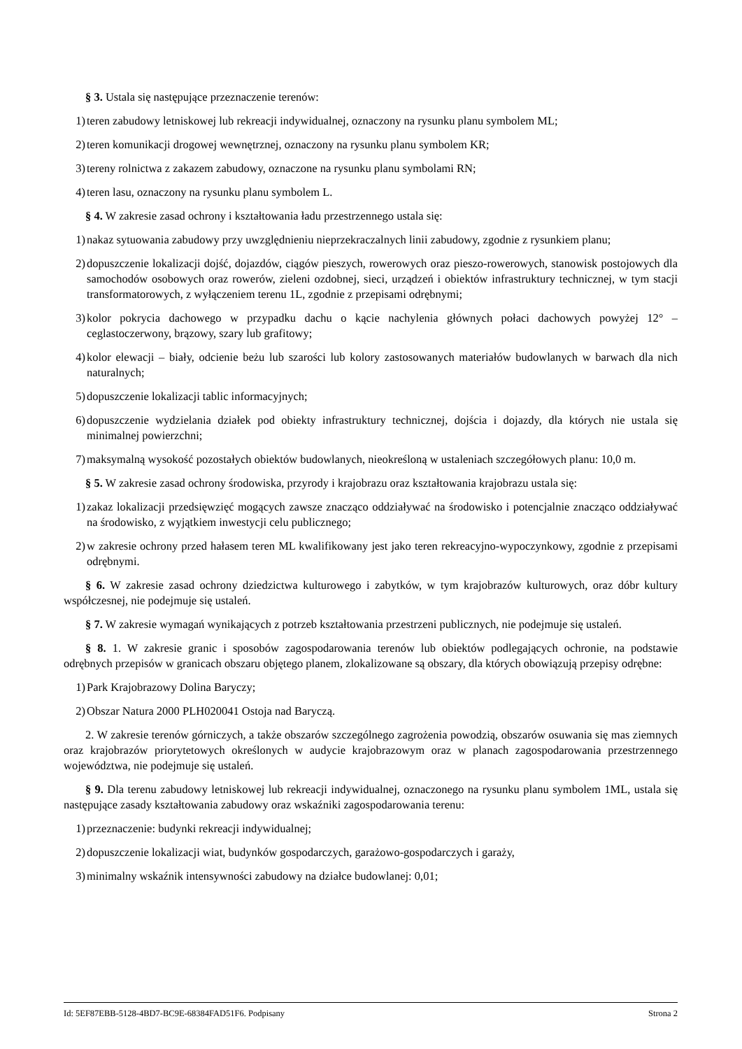§ 3. Ustala się następujące przeznaczenie terenów:
1) teren zabudowy letniskowej lub rekreacji indywidualnej, oznaczony na rysunku planu symbolem ML;
2) teren komunikacji drogowej wewnętrznej, oznaczony na rysunku planu symbolem KR;
3) tereny rolnictwa z zakazem zabudowy, oznaczone na rysunku planu symbolami RN;
4) teren lasu, oznaczony na rysunku planu symbolem L.
§ 4. W zakresie zasad ochrony i kształtowania ładu przestrzennego ustala się:
1) nakaz sytuowania zabudowy przy uwzględnieniu nieprzekraczalnych linii zabudowy, zgodnie z rysunkiem planu;
2) dopuszczenie lokalizacji dojść, dojazdów, ciągów pieszych, rowerowych oraz pieszo-rowerowych, stanowisk postojowych dla samochodów osobowych oraz rowerów, zieleni ozdobnej, sieci, urządzeń i obiektów infrastruktury technicznej, w tym stacji transformatorowych, z wyłączeniem terenu 1L, zgodnie z przepisami odrębnymi;
3) kolor pokrycia dachowego w przypadku dachu o kącie nachylenia głównych połaci dachowych powyżej 12° – ceglastoczerwony, brązowy, szary lub grafitowy;
4) kolor elewacji – biały, odcienie beżu lub szarości lub kolory zastosowanych materiałów budowlanych w barwach dla nich naturalnych;
5) dopuszczenie lokalizacji tablic informacyjnych;
6) dopuszczenie wydzielania działek pod obiekty infrastruktury technicznej, dojścia i dojazdy, dla których nie ustala się minimalnej powierzchni;
7) maksymalną wysokość pozostałych obiektów budowlanych, nieokreśloną w ustaleniach szczegółowych planu: 10,0 m.
§ 5. W zakresie zasad ochrony środowiska, przyrody i krajobrazu oraz kształtowania krajobrazu ustala się:
1) zakaz lokalizacji przedsięwzięć mogących zawsze znacząco oddziaływać na środowisko i potencjalnie znacząco oddziaływać na środowisko, z wyjątkiem inwestycji celu publicznego;
2) w zakresie ochrony przed hałasem teren ML kwalifikowany jest jako teren rekreacyjno-wypoczynkowy, zgodnie z przepisami odrębnymi.
§ 6. W zakresie zasad ochrony dziedzictwa kulturowego i zabytków, w tym krajobrazów kulturowych, oraz dóbr kultury współczesnej, nie podejmuje się ustaleń.
§ 7. W zakresie wymagań wynikających z potrzeb kształtowania przestrzeni publicznych, nie podejmuje się ustaleń.
§ 8. 1. W zakresie granic i sposobów zagospodarowania terenów lub obiektów podlegających ochronie, na podstawie odrębnych przepisów w granicach obszaru objętego planem, zlokalizowane są obszary, dla których obowiązują przepisy odrębne:
1) Park Krajobrazowy Dolina Baryczy;
2) Obszar Natura 2000 PLH020041 Ostoja nad Baryczą.
2. W zakresie terenów górniczych, a także obszarów szczególnego zagrożenia powodzią, obszarów osuwania się mas ziemnych oraz krajobrazów priorytetowych określonych w audycie krajobrazowym oraz w planach zagospodarowania przestrzennego województwa, nie podejmuje się ustaleń.
§ 9. Dla terenu zabudowy letniskowej lub rekreacji indywidualnej, oznaczonego na rysunku planu symbolem 1ML, ustala się następujące zasady kształtowania zabudowy oraz wskaźniki zagospodarowania terenu:
1) przeznaczenie: budynki rekreacji indywidualnej;
2) dopuszczenie lokalizacji wiat, budynków gospodarczych, garażowo-gospodarczych i garaży,
3) minimalny wskaźnik intensywności zabudowy na działce budowlanej: 0,01;
Id: 5EF87EBB-5128-4BD7-BC9E-68384FAD51F6. Podpisany Strona 2